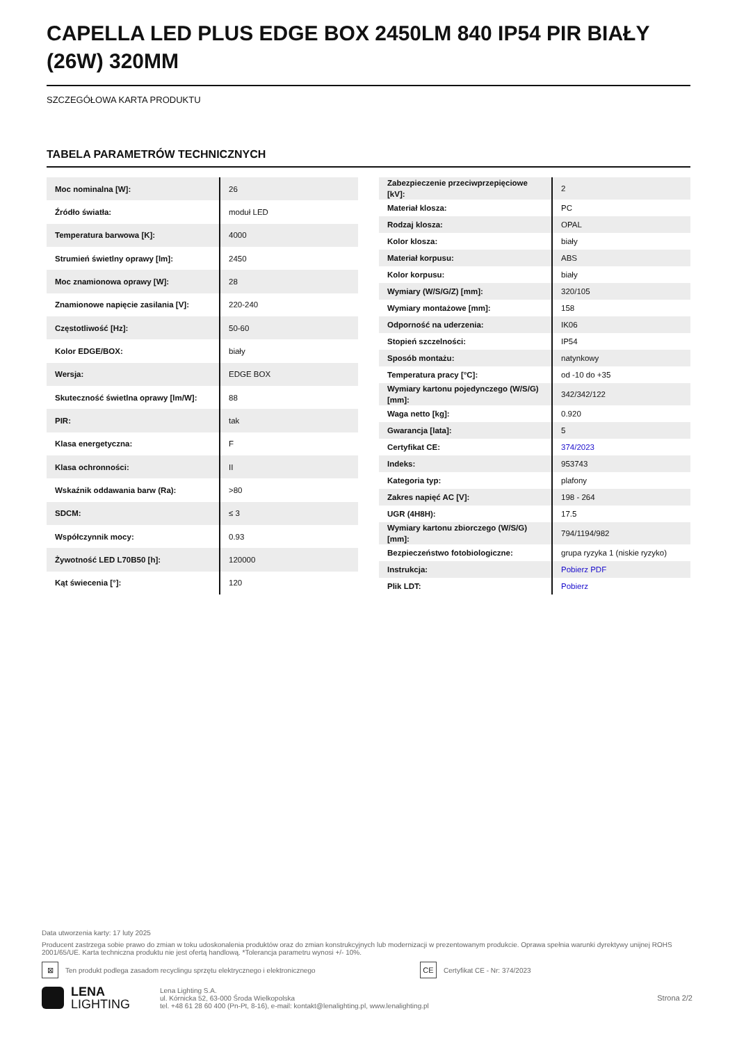CAPELLA LED PLUS EDGE BOX 2450LM 840 IP54 PIR BIAŁY (26W) 320MM
SZCZEGÓŁOWA KARTA PRODUKTU
TABELA PARAMETRÓW TECHNICZNYCH
| Moc nominalna [W]: | 26 |
| Źródło światła: | moduł LED |
| Temperatura barwowa [K]: | 4000 |
| Strumień świetlny oprawy [lm]: | 2450 |
| Moc znamionowa oprawy [W]: | 28 |
| Znamionowe napięcie zasilania [V]: | 220-240 |
| Częstotliwość [Hz]: | 50-60 |
| Kolor EDGE/BOX: | biały |
| Wersja: | EDGE BOX |
| Skuteczność świetlna oprawy [lm/W]: | 88 |
| PIR: | tak |
| Klasa energetyczna: | F |
| Klasa ochronności: | II |
| Wskaźnik oddawania barw (Ra): | >80 |
| SDCM: | ≤ 3 |
| Współczynnik mocy: | 0.93 |
| Żywotność LED L70B50 [h]: | 120000 |
| Kąt świecenia [°]: | 120 |
| Zabezpieczenie przeciwprzepięciowe [kV]: | 2 |
| Materiał klosza: | PC |
| Rodzaj klosza: | OPAL |
| Kolor klosza: | biały |
| Materiał korpusu: | ABS |
| Kolor korpusu: | biały |
| Wymiary (W/S/G/Z) [mm]: | 320/105 |
| Wymiary montażowe [mm]: | 158 |
| Odporność na uderzenia: | IK06 |
| Stopień szczelności: | IP54 |
| Sposób montażu: | natynkowy |
| Temperatura pracy [°C]: | od -10 do +35 |
| Wymiary kartonu pojedynczego (W/S/G) [mm]: | 342/342/122 |
| Waga netto [kg]: | 0.920 |
| Gwarancja [lata]: | 5 |
| Certyfikat CE: | 374/2023 |
| Indeks: | 953743 |
| Kategoria typ: | plafony |
| Zakres napięć AC [V]: | 198 - 264 |
| UGR (4H8H): | 17.5 |
| Wymiary kartonu zbiorczego (W/S/G) [mm]: | 794/1194/982 |
| Bezpieczeństwo fotobiologiczne: | grupa ryzyka 1 (niskie ryzyko) |
| Instrukcja: | Pobierz PDF |
| Plik LDT: | Pobierz |
Data utworzenia karty: 17 luty 2025
Producent zastrzega sobie prawo do zmian w toku udoskonalenia produktów oraz do zmian konstrukcyjnych lub modernizacji w prezentowanym produkcie. Oprawa spełnia warunki dyrektywy unijnej ROHS 2001/65/UE. Karta techniczna produktu nie jest ofertą handlową. *Tolerancja parametru wynosi +/- 10%.
⊠ Ten produkt podlega zasadom recyclingu sprzętu elektrycznego i elektronicznego CE Certyfikat CE - Nr: 374/2023
LENA
LIGHTING
Lena Lighting S.A.
ul. Kórnicka 52, 63-000 Środa Wielkopolska
tel. +48 61 28 60 400 (Pn-Pt, 8-16), e-mail: kontakt@lenalighting.pl, www.lenalighting.pl
Strona 2/2